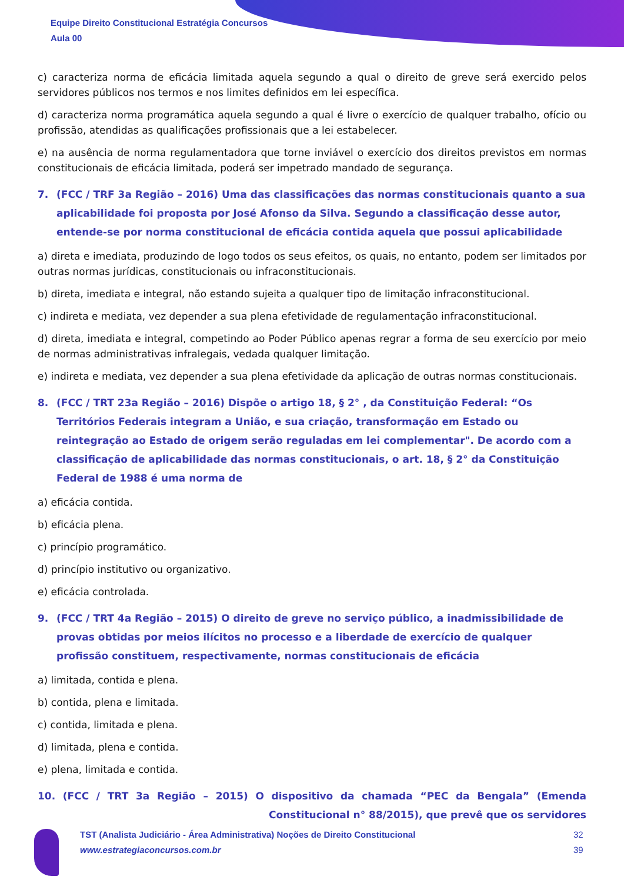Equipe Direito Constitucional Estratégia Concursos
Aula 00
c) caracteriza norma de eficácia limitada aquela segundo a qual o direito de greve será exercido pelos servidores públicos nos termos e nos limites definidos em lei específica.
d) caracteriza norma programática aquela segundo a qual é livre o exercício de qualquer trabalho, ofício ou profissão, atendidas as qualificações profissionais que a lei estabelecer.
e) na ausência de norma regulamentadora que torne inviável o exercício dos direitos previstos em normas constitucionais de eficácia limitada, poderá ser impetrado mandado de segurança.
7. (FCC / TRF 3a Região – 2016) Uma das classificações das normas constitucionais quanto a sua aplicabilidade foi proposta por José Afonso da Silva. Segundo a classificação desse autor, entende-se por norma constitucional de eficácia contida aquela que possui aplicabilidade
a) direta e imediata, produzindo de logo todos os seus efeitos, os quais, no entanto, podem ser limitados por outras normas jurídicas, constitucionais ou infraconstitucionais.
b) direta, imediata e integral, não estando sujeita a qualquer tipo de limitação infraconstitucional.
c) indireta e mediata, vez depender a sua plena efetividade de regulamentação infraconstitucional.
d) direta, imediata e integral, competindo ao Poder Público apenas regrar a forma de seu exercício por meio de normas administrativas infralegais, vedada qualquer limitação.
e) indireta e mediata, vez depender a sua plena efetividade da aplicação de outras normas constitucionais.
8. (FCC / TRT 23a Região – 2016) Dispõe o artigo 18, § 2° , da Constituição Federal: “Os Territórios Federais integram a União, e sua criação, transformação em Estado ou reintegração ao Estado de origem serão reguladas em lei complementar". De acordo com a classificação de aplicabilidade das normas constitucionais, o art. 18, § 2° da Constituição Federal de 1988 é uma norma de
a) eficácia contida.
b) eficácia plena.
c) princípio programático.
d) princípio institutivo ou organizativo.
e) eficácia controlada.
9. (FCC / TRT 4a Região – 2015) O direito de greve no serviço público, a inadmissibilidade de provas obtidas por meios ilícitos no processo e a liberdade de exercício de qualquer profissão constituem, respectivamente, normas constitucionais de eficácia
a) limitada, contida e plena.
b) contida, plena e limitada.
c) contida, limitada e plena.
d) limitada, plena e contida.
e) plena, limitada e contida.
10. (FCC / TRT 3a Região – 2015) O dispositivo da chamada “PEC da Bengala” (Emenda Constitucional n° 88/2015), que prevê que os servidores
TST (Analista Judiciário - Área Administrativa) Noções de Direito Constitucional
www.estrategiaconcursos.com.br
32
39